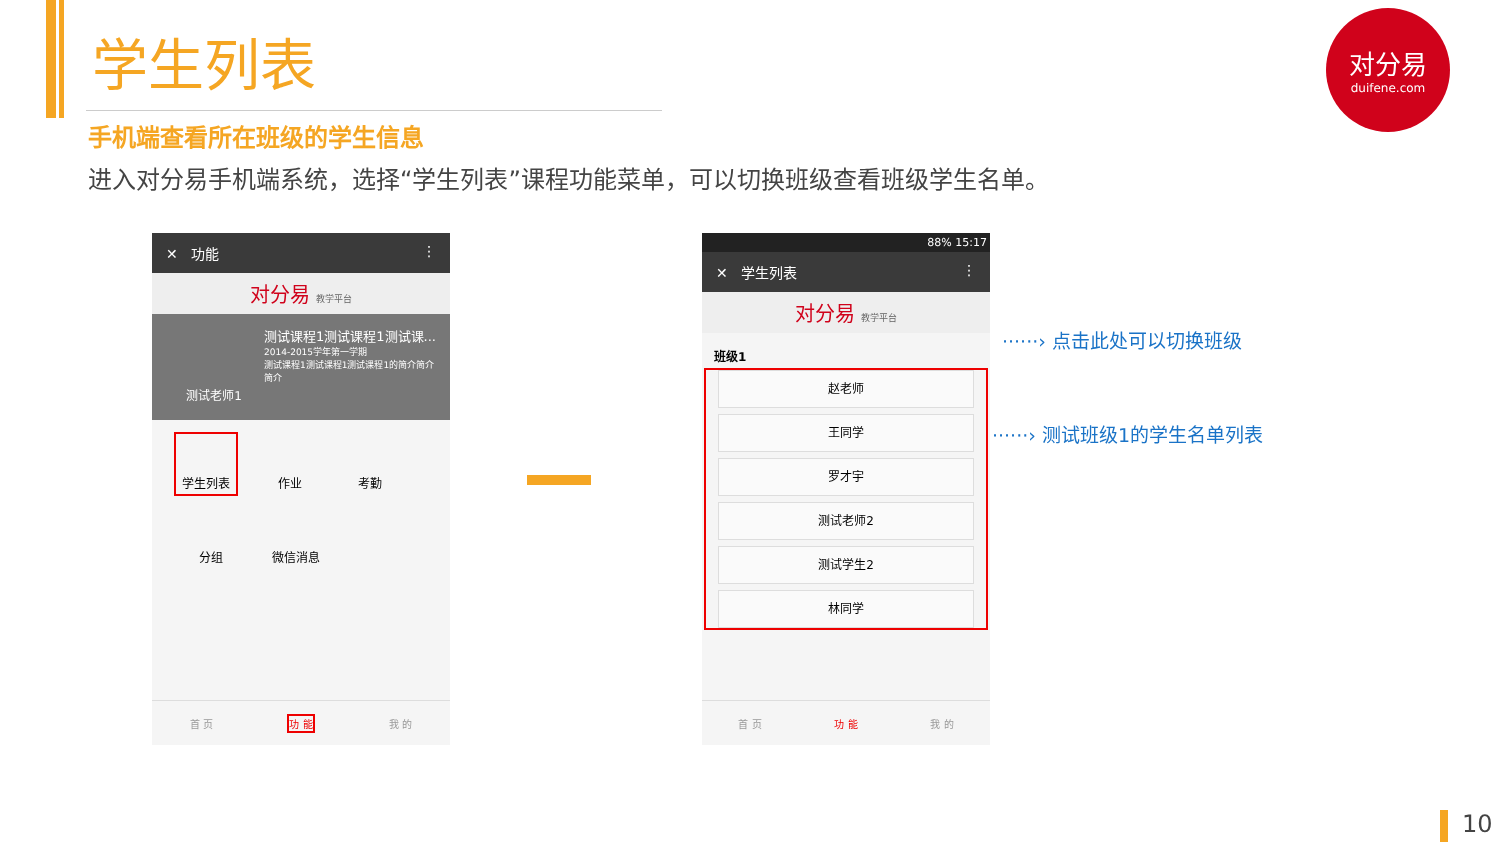学生列表
手机端查看所在班级的学生信息
进入对分易手机端系统，选择“学生列表”课程功能菜单，可以切换班级查看班级学生名单。
对分易
duifene.com
✕ 功能 ⋮
对分易 教学平台
测试老师1
测试课程1测试课程1测试课...
2014-2015学年第一学期
测试课程1测试课程1测试课程1的简介简介简介
学生列表
作业
考勤
分组
微信消息
首 页 功 能 我 的
88% 15:17
✕ 学生列表 ⋮
对分易 教学平台
班级1
赵老师
王同学
罗才宇
测试老师2
测试学生2
林同学
首 页 功 能 我 的
······› 点击此处可以切换班级
······› 测试班级1的学生名单列表
10